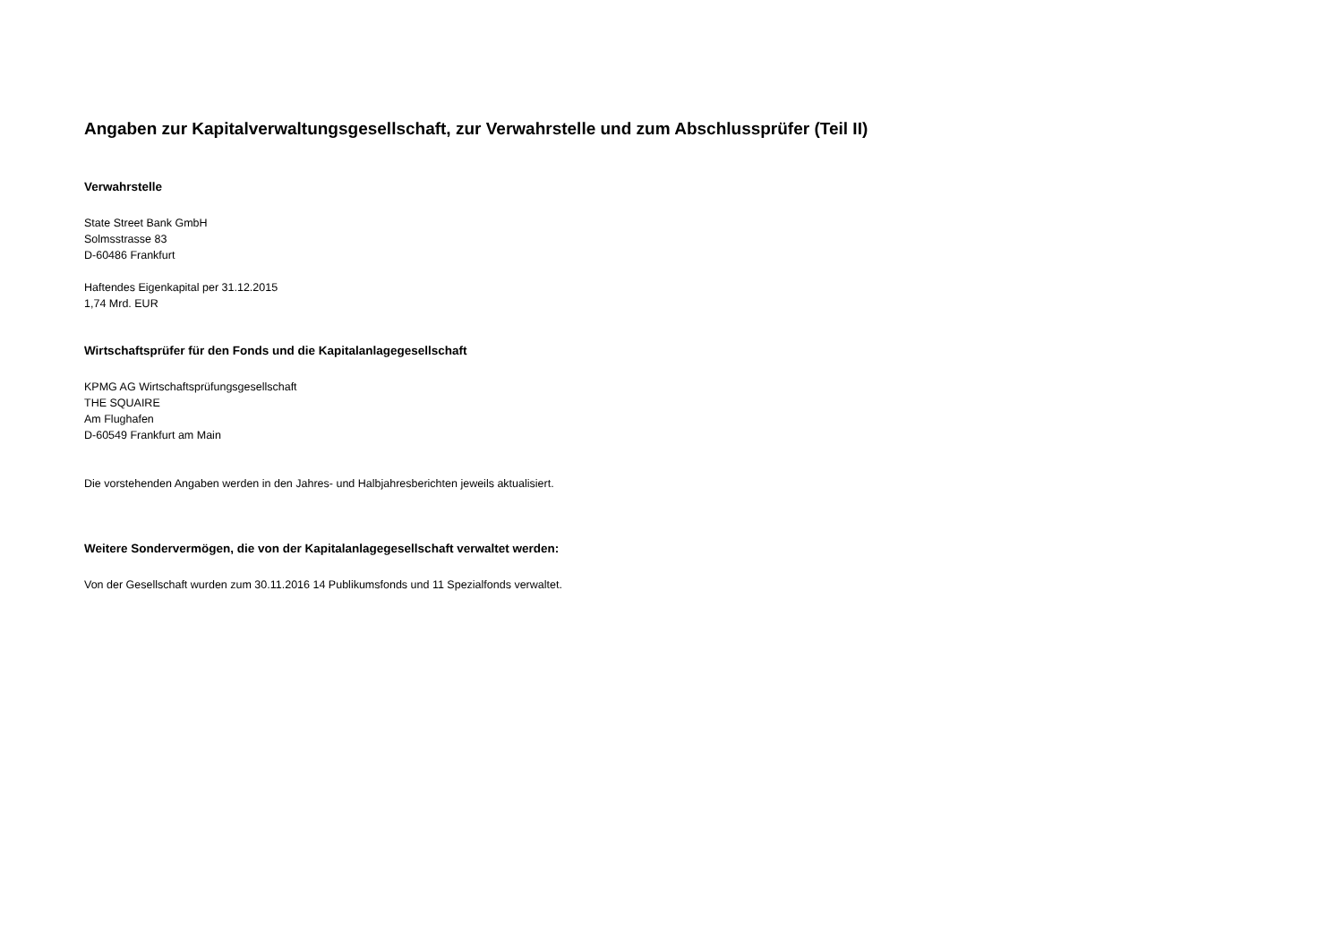Angaben zur Kapitalverwaltungsgesellschaft, zur Verwahrstelle und zum Abschlussprüfer (Teil II)
Verwahrstelle
State Street Bank GmbH
Solmsstrasse 83
D-60486 Frankfurt
Haftendes Eigenkapital per 31.12.2015
1,74 Mrd. EUR
Wirtschaftsprüfer für den Fonds und die Kapitalanlagegesellschaft
KPMG AG Wirtschaftsprüfungsgesellschaft
THE SQUAIRE
Am Flughafen
D-60549 Frankfurt am Main
Die vorstehenden Angaben werden in den Jahres- und Halbjahresberichten jeweils aktualisiert.
Weitere Sondervermögen, die von der Kapitalanlagegesellschaft verwaltet werden:
Von der Gesellschaft wurden zum 30.11.2016 14 Publikumsfonds und 11 Spezialfonds verwaltet.